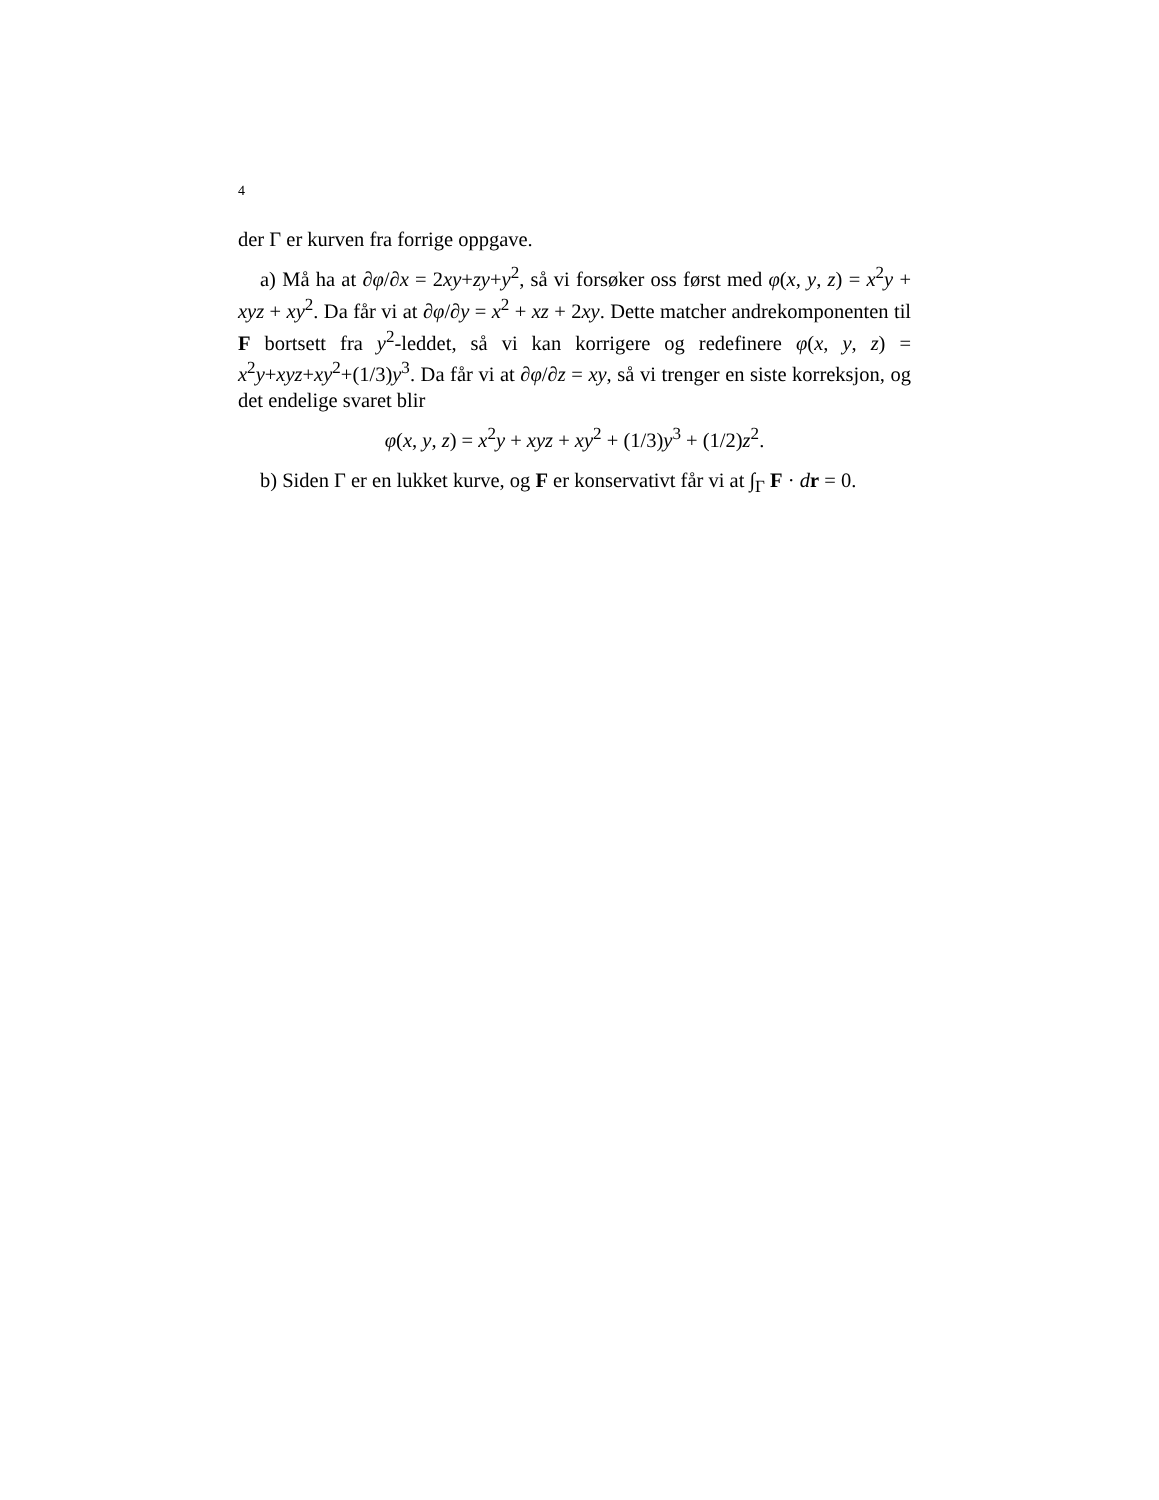4
der Γ er kurven fra forrige oppgave.
a) Må ha at ∂φ/∂x = 2xy+zy+y<sup>2</sup>, så vi forsøker oss først med φ(x, y, z) = x<sup>2</sup>y + xyz + xy<sup>2</sup>. Da får vi at ∂φ/∂y = x<sup>2</sup> + xz + 2xy. Dette matcher andrekomponenten til F bortsett fra y<sup>2</sup>-leddet, så vi kan korrigere og redefinere φ(x, y, z) = x<sup>2</sup>y+xyz+xy<sup>2</sup>+(1/3)y<sup>3</sup>. Da får vi at ∂φ/∂z = xy, så vi trenger en siste korreksjon, og det endelige svaret blir
φ(x, y, z) = x<sup>2</sup>y + xyz + xy<sup>2</sup> + (1/3)y<sup>3</sup> + (1/2)z<sup>2</sup>.
b) Siden Γ er en lukket kurve, og F er konservativt får vi at ∫<sub>Γ</sub> F · dr = 0.